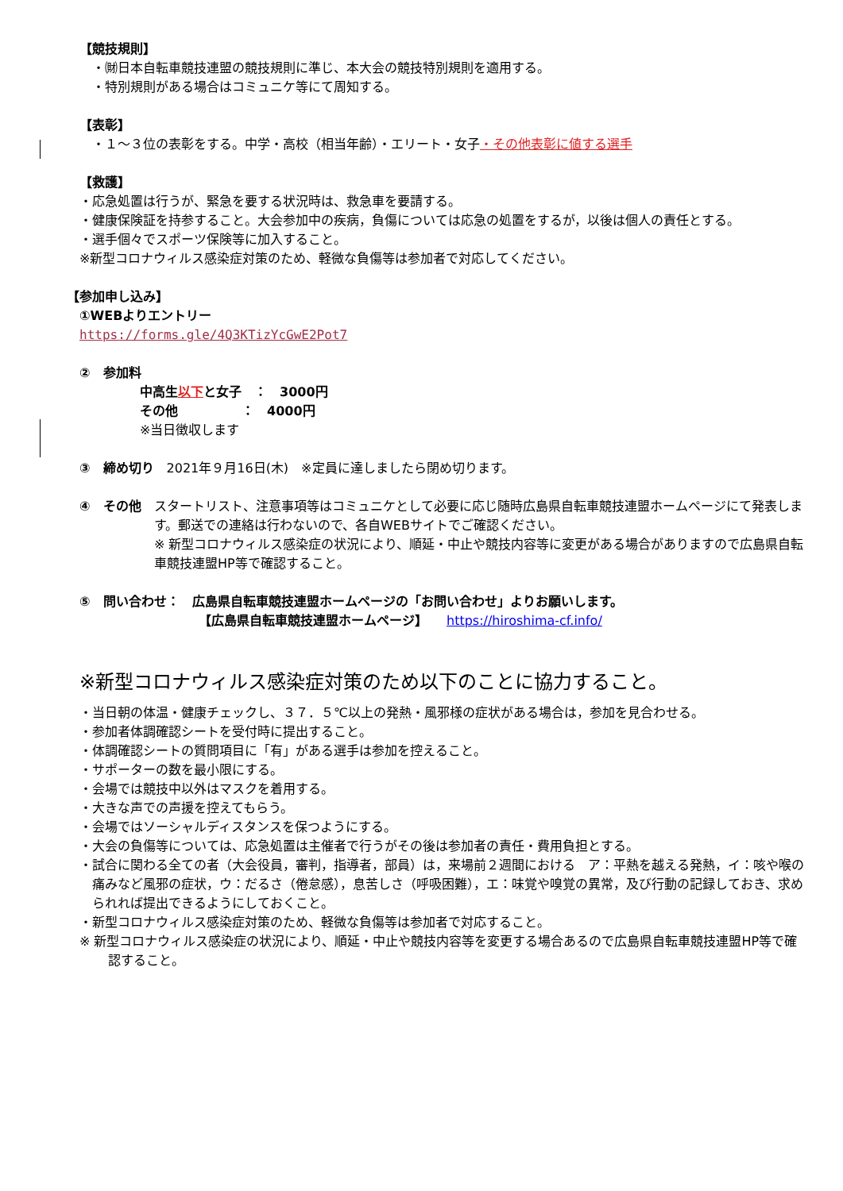【競技規則】
　・㈶日本自転車競技連盟の競技規則に準じ、本大会の競技特別規則を適用する。
　・特別規則がある場合はコミュニケ等にて周知する。
【表彰】
　・１～３位の表彰をする。中学・高校（相当年齢）・エリート・女子・その他表彰に値する選手
【救護】
・応急処置は行うが、緊急を要する状況時は、救急車を要請する。
・健康保険証を持参すること。大会参加中の疾病，負傷については応急の処置をするが，以後は個人の責任とする。
・選手個々でスポーツ保険等に加入すること。
※新型コロナウィルス感染症対策のため、軽微な負傷等は参加者で対応してください。
【参加申し込み】
①WEBよりエントリー
https://forms.gle/4Q3KTizYcGwE2Pot7
②　参加料
中高生以下と女子　：　3000円
その他　　　　　：　4000円
※当日徴収します
③　締め切り　2021年９月16日(木)　※定員に達しましたら閉め切ります。
④　その他　スタートリスト、注意事項等はコミュニケとして必要に応じ随時広島県自転車競技連盟ホームページにて発表します。郵送での連絡は行わないので、各自WEBサイトでご確認ください。
※ 新型コロナウィルス感染症の状況により、順延・中止や競技内容等に変更がある場合がありますので広島県自転車競技連盟HP等で確認すること。
⑤　問い合わせ：　広島県自転車競技連盟ホームページの「お問い合わせ」よりお願いします。
【広島県自転車競技連盟ホームページ】　　https://hiroshima-cf.info/
※新型コロナウィルス感染症対策のため以下のことに協力すること。
・当日朝の体温・健康チェックし、３７．５℃以上の発熱・風邪様の症状がある場合は，参加を見合わせる。
・参加者体調確認シートを受付時に提出すること。
・体調確認シートの質問項目に「有」がある選手は参加を控えること。
・サポーターの数を最小限にする。
・会場では競技中以外はマスクを着用する。
・大きな声での声援を控えてもらう。
・会場ではソーシャルディスタンスを保つようにする。
・大会の負傷等については、応急処置は主催者で行うがその後は参加者の責任・費用負担とする。
・試合に関わる全ての者（大会役員，審判，指導者，部員）は，来場前２週間における　ア：平熱を越える発熱，イ：咳や喉の痛みなど風邪の症状，ウ：だるさ（倦怠感），息苦しさ（呼吸困難），エ：味覚や嗅覚の異常，及び行動の記録しておき、求められれば提出できるようにしておくこと。
・新型コロナウィルス感染症対策のため、軽微な負傷等は参加者で対応すること。
※ 新型コロナウィルス感染症の状況により、順延・中止や競技内容等を変更する場合あるので広島県自転車競技連盟HP等で確認すること。